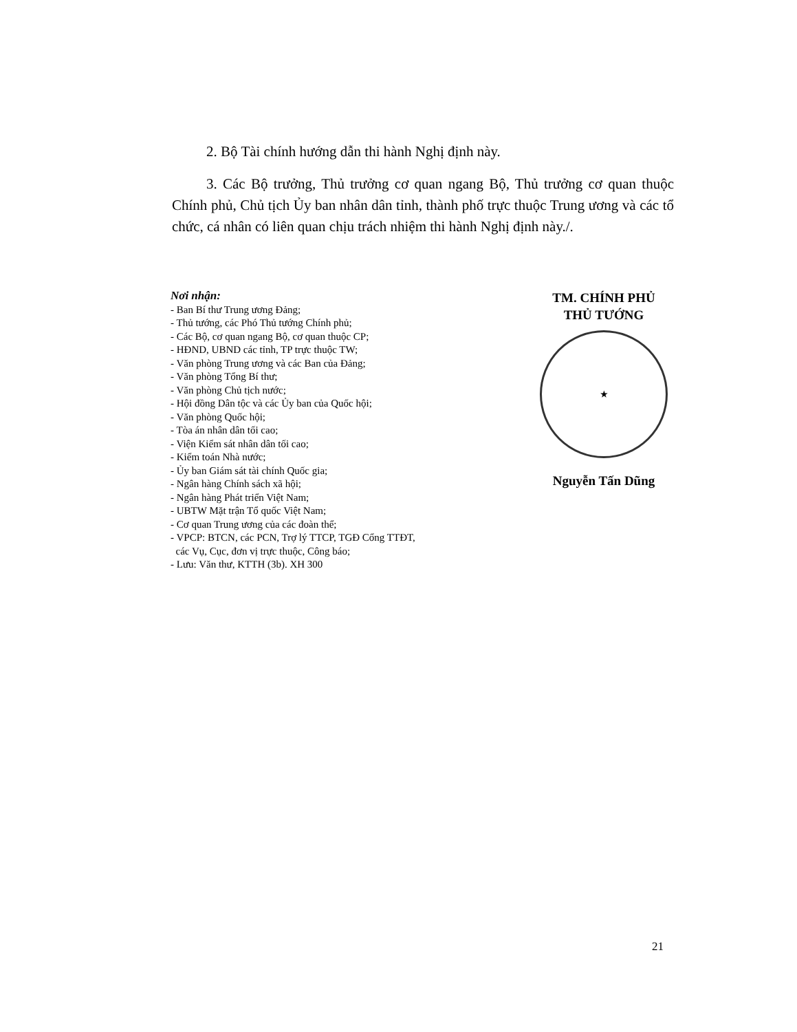2. Bộ Tài chính hướng dẫn thi hành Nghị định này.
3. Các Bộ trưởng, Thủ trưởng cơ quan ngang Bộ, Thủ trưởng cơ quan thuộc Chính phủ, Chủ tịch Ủy ban nhân dân tỉnh, thành phố trực thuộc Trung ương và các tổ chức, cá nhân có liên quan chịu trách nhiệm thi hành Nghị định này./.
Nơi nhận:
- Ban Bí thư Trung ương Đảng;
- Thủ tướng, các Phó Thủ tướng Chính phủ;
- Các Bộ, cơ quan ngang Bộ, cơ quan thuộc CP;
- HĐND, UBND các tỉnh, TP trực thuộc TW;
- Văn phòng Trung ương và các Ban của Đảng;
- Văn phòng Tổng Bí thư;
- Văn phòng Chủ tịch nước;
- Hội đồng Dân tộc và các Ủy ban của Quốc hội;
- Văn phòng Quốc hội;
- Tòa án nhân dân tối cao;
- Viện Kiểm sát nhân dân tối cao;
- Kiểm toán Nhà nước;
- Ủy ban Giám sát tài chính Quốc gia;
- Ngân hàng Chính sách xã hội;
- Ngân hàng Phát triển Việt Nam;
- UBTW Mặt trận Tổ quốc Việt Nam;
- Cơ quan Trung ương của các đoàn thể;
- VPCP: BTCN, các PCN, Trợ lý TTCP, TGĐ Cổng TTĐT,
các Vụ, Cục, đơn vị trực thuộc, Công báo;
- Lưu: Văn thư, KTTH (3b). XH 300
TM. CHÍNH PHỦ
THỦ TƯỚNG
★
Nguyễn Tấn Dũng
21